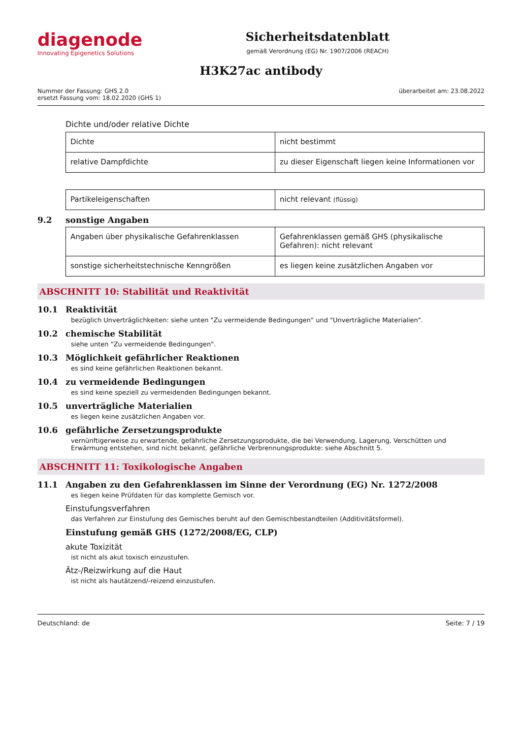diagenode
Innovating Epigenetics Solutions
Sicherheitsdatenblatt
gemäß Verordnung (EG) Nr. 1907/2006 (REACH)
H3K27ac antibody
Nummer der Fassung: GHS 2.0
ersetzt Fassung vom: 18.02.2020 (GHS 1)
überarbeitet am: 23.08.2022
Dichte und/oder relative Dichte
| Dichte | nicht bestimmt |
| relative Dampfdichte | zu dieser Eigenschaft liegen keine Informationen vor |
| Partikeleigenschaften | nicht relevant (flüssig) |
9.2 sonstige Angaben
| Angaben über physikalische Gefahrenklassen | Gefahrenklassen gemäß GHS (physikalische Gefahren): nicht relevant |
| sonstige sicherheitstechnische Kenngrößen | es liegen keine zusätzlichen Angaben vor |
ABSCHNITT 10: Stabilität und Reaktivität
10.1 Reaktivität
bezüglich Unverträglichkeiten: siehe unten "Zu vermeidende Bedingungen" und "Unverträgliche Materialien".
10.2 chemische Stabilität
siehe unten "Zu vermeidende Bedingungen".
10.3 Möglichkeit gefährlicher Reaktionen
es sind keine gefährlichen Reaktionen bekannt.
10.4 zu vermeidende Bedingungen
es sind keine speziell zu vermeidenden Bedingungen bekannt.
10.5 unverträgliche Materialien
es liegen keine zusätzlichen Angaben vor.
10.6 gefährliche Zersetzungsprodukte
vernünftigerweise zu erwartende, gefährliche Zersetzungsprodukte, die bei Verwendung, Lagerung, Verschütten und Erwärmung entstehen, sind nicht bekannt. gefährliche Verbrennungsprodukte: siehe Abschnitt 5.
ABSCHNITT 11: Toxikologische Angaben
11.1 Angaben zu den Gefahrenklassen im Sinne der Verordnung (EG) Nr. 1272/2008
es liegen keine Prüfdaten für das komplette Gemisch vor.
Einstufungsverfahren
das Verfahren zur Einstufung des Gemisches beruht auf den Gemischbestandteilen (Additivitätsformel).
Einstufung gemäß GHS (1272/2008/EG, CLP)
akute Toxizität
ist nicht als akut toxisch einzustufen.
Ätz-/Reizwirkung auf die Haut
ist nicht als hautätzend/-reizend einzustufen.
Deutschland: de Seite: 7 / 19